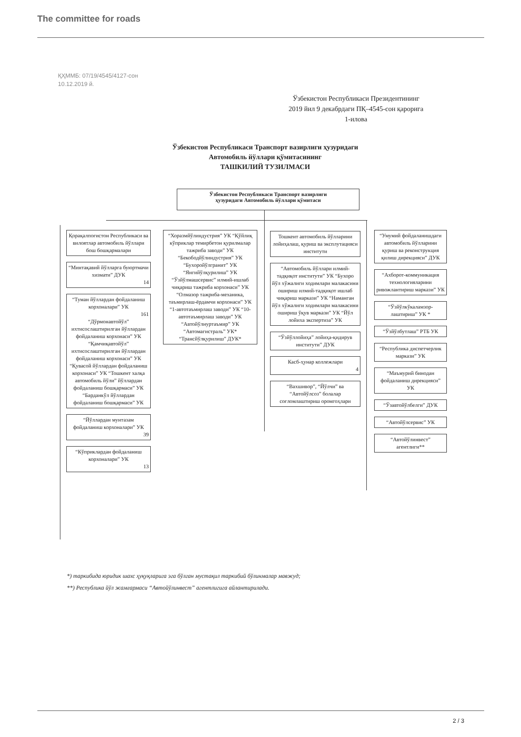The committee for roads
ҚҲММБ: 07/19/4545/4127-сон
10.12.2019 й.
Ўзбекистон Республикаси Президентининг
2019 йил 9 декабрдаги ПҚ–4545-сон қарорига
1-илова
Ўзбекистон Республикаси Транспорт вазирлиги ҳузуридаги
Автомобиль йўллари қўмитасининг
ТАШКИЛИЙ ТУЗИЛМАСИ
Ўзбекистон Республикаси Транспорт вазирлиги
ҳузуридаги Автомобиль йўллари қўмитаси
Қорақалпоғистон Республикаси ва вилоятлар автомобиль йўллари бош бошқармалари
“Минтақавий йўлларга буюртмачи хизмати” ДУК
14
“Туман йўллардан фойдаланиш корхоналари” УК
161
“Дўрмонавтойўл” ихтисослаштирилган йўллардан фойдаланиш корхонаси” УК “Қамчиқавтойўл” ихтисослаштирилган йўллардан фойдаланиш корхонаси” УК “Қувасой йўллардан фойдаланиш корхонаси” УК “Тошкент халқа автомобиль йўли” йўллардан фойдаланиш бошқармаси” УК “Барданкўл йўллардан фойдаланиш бошқармаси” УК
“Йўллардан мунтазам фойдаланиш корхоналари” УК
39
“Кўприклардан фойдаланиш корхоналари” УК
13
“Хоразмйўлиндустрия” УК “Қўйлиқ кўприклар темирбетон қурилмалар тажриба заводи” УК “Бекободйўлиндустрия” УК “Бухоройўлгранит” УК “Янгийўлқурилиш” УК “Ўзйўлмашсервис” илмий-ишлаб чиқариш тажриба корхонаси” УК “Олмазор тажриба-механика, таъмирлаш-ёрдамчи корхонаси” УК “1-автотаъмирлаш заводи” УК “10-автотаъмирлаш заводи” УК “Автойўлнуртаъмир” УК “Автомагистраль” УК* “Трансйўлқурилиш” ДУК*
Тошкент автомобиль йўлларини лойиҳалаш, қуриш ва эксплутацияси институти
“Автомобиль йўллари илмий-тадқиқот институти” УК “Бухоро йўл хўжалиги ходимлари малакасини ошириш илмий-тадқиқот ишлаб чиқариш маркази” УК “Наманган йўл хўжалиги ходимлари малакасини ошириш ўқув маркази” УК “Йўл лойиха экспертиза” УК
“Ўзйўллойиҳа” лойиҳа-қидирув институти” ДУК
Касб-ҳунар коллежлари
4
“Вахшивор”, “Йўлчи” ва “Автойўлсоз” болалар соғломлаштириш оромгоҳлари
“Умумий фойдаланишдаги автомобиль йўлларини қуриш ва реконструкция қилиш дирекцияси” ДУК
“Ахборот-коммуникация технологияларини ривожлантириш маркази” УК
“Ўзйўлкўкаламзор-лаштириш” УК *
“Ўзйўлбутлаш” РТБ УК
“Республика диспетчерлик маркази” УК
“Маъмурий бинодан фойдаланиш дирекцияси” УК
“Ўзавтойўлбелги” ДУК
“Автойўлсервис” УК
“Автойўлинвест” агентлиги**
*) таркибида юридик шахс ҳуқуқларига эга бўлган мустақил таркибий бўлинмалар мавжуд;
**) Республика йўл жамғармаси “Автойўлинвест” агентлигига айлантирилади.
2 / 3